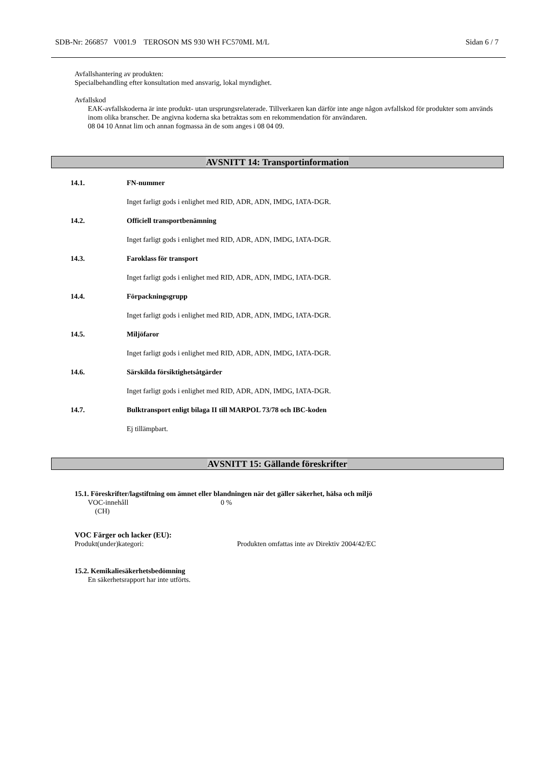SDB-Nr: 266857 V001.9 TEROSON MS 930 WH FC570ML M/L Sidan 6 / 7
Avfallshantering av produkten:
Specialbehandling efter konsultation med ansvarig, lokal myndighet.
Avfallskod
EAK-avfallskoderna är inte produkt- utan ursprungsrelaterade. Tillverkaren kan därför inte ange någon avfallskod för produkter som används inom olika branscher. De angivna koderna ska betraktas som en rekommendation för användaren.
08 04 10 Annat lim och annan fogmassa än de som anges i 08 04 09.
AVSNITT 14: Transportinformation
14.1. FN-nummer
Inget farligt gods i enlighet med RID, ADR, ADN, IMDG, IATA-DGR.
14.2. Officiell transportbenämning
Inget farligt gods i enlighet med RID, ADR, ADN, IMDG, IATA-DGR.
14.3. Faroklass för transport
Inget farligt gods i enlighet med RID, ADR, ADN, IMDG, IATA-DGR.
14.4. Förpackningsgrupp
Inget farligt gods i enlighet med RID, ADR, ADN, IMDG, IATA-DGR.
14.5. Miljöfaror
Inget farligt gods i enlighet med RID, ADR, ADN, IMDG, IATA-DGR.
14.6. Särskilda försiktighetsåtgärder
Inget farligt gods i enlighet med RID, ADR, ADN, IMDG, IATA-DGR.
14.7. Bulktransport enligt bilaga II till MARPOL 73/78 och IBC-koden
Ej tillämpbart.
AVSNITT 15: Gällande föreskrifter
15.1. Föreskrifter/lagstiftning om ämnet eller blandningen när det gäller säkerhet, hälsa och miljö
VOC-innehåll
(CH) 0 %
VOC Färger och lacker (EU):
Produkt(under)kategori: Produkten omfattas inte av Direktiv 2004/42/EC
15.2. Kemikaliesäkerhetsbedömning
En säkerhetsrapport har inte utförts.